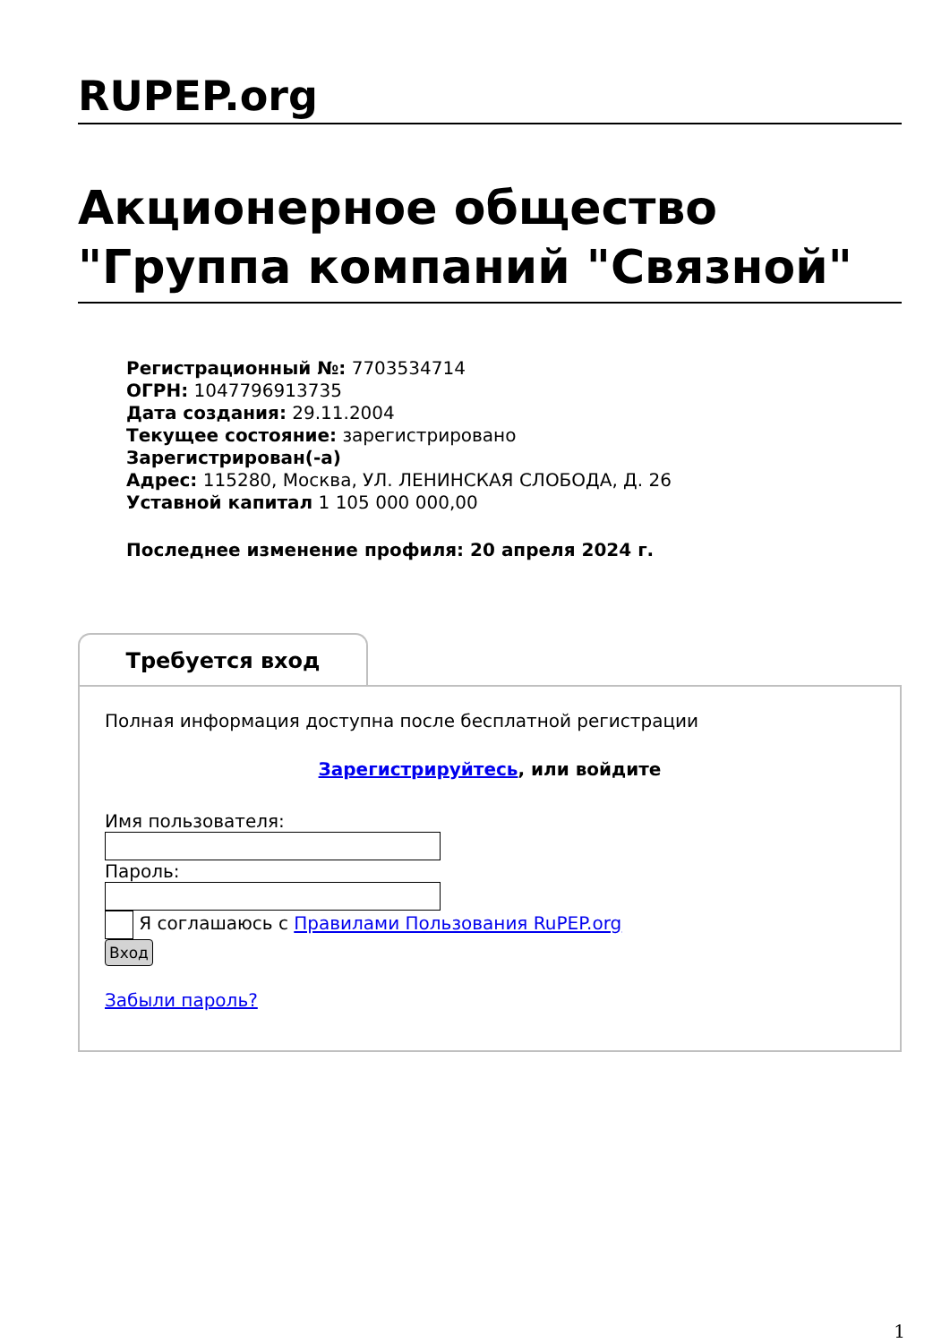RUPEP.org
Акционерное общество "Группа компаний "Связной"
Регистрационный №: 7703534714
ОГРН: 1047796913735
Дата создания: 29.11.2004
Текущее состояние: зарегистрировано
Зарегистрирован(-а)
Адрес: 115280, Москва, УЛ. ЛЕНИНСКАЯ СЛОБОДА, Д. 26
Уставной капитал 1 105 000 000,00
Последнее изменение профиля: 20 апреля 2024 г.
Требуется вход
Полная информация доступна после бесплатной регистрации
Зарегистрируйтесь, или войдите
Имя пользователя:
Пароль:
Я соглашаюсь с Правилами Пользования RuPEP.org
Вход
Забыли пароль?
1